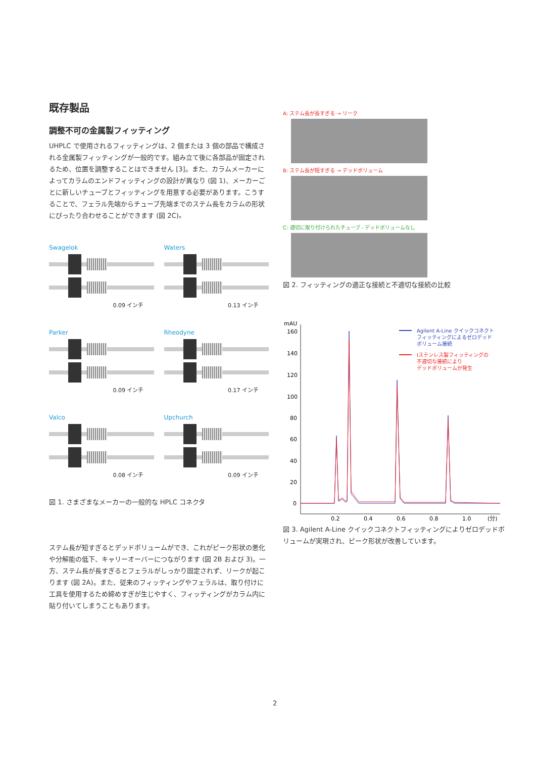既存製品
調整不可の金属製フィッティング
UHPLC で使用されるフィッティングは、2 個または 3 個の部品で構成される金属製フィッティングが一般的です。組み立て後に各部品が固定されるため、位置を調整することはできません [3]。また、カラムメーカーによってカラムのエンドフィッティングの設計が異なり (図 1)、メーカーごとに新しいチューブとフィッティングを用意する必要があります。こうすることで、フェラル先端からチューブ先端までのステム長をカラムの形状にぴったり合わせることができます (図 2C)。
Swagelok
0.09 インチ
Waters
0.13 インチ
Parker
0.09 インチ
Rheodyne
0.17 インチ
Valco
0.08 インチ
Upchurch
0.09 インチ
図 1. さまざまなメーカーの一般的な HPLC コネクタ
ステム長が短すぎるとデッドボリュームができ、これがピーク形状の悪化や分解能の低下、キャリーオーバーにつながります (図 2B および 3)。一方、ステム長が長すぎるとフェラルがしっかり固定されず、リークが起こります (図 2A)。また、従来のフィッティングやフェラルは、取り付けに工具を使用するため締めすぎが生じやすく、フィッティングがカラム内に貼り付いてしまうこともあります。
A: ステム長が長すぎる → リーク
B: ステム長が短すぎる → デッドボリューム
C: 適切に取り付けられたチューブ - デッドボリュームなし
図 2. フィッティングの適正な接続と不適切な接続の比較
mAU
160
140
120
100
80
60
40
20
0
0.2
0.4
0.6
0.8
1.0
(分)
Agilent A-Line クイックコネクト
フィッティングによるゼロデッド
ボリューム接続
Iステンレス製フィッティングの
不適切な接続により
デッドボリュームが発生
図 3. Agilent A-Line クイックコネクトフィッティングによりゼロデッドボリュームが実現され、ピーク形状が改善しています。
2